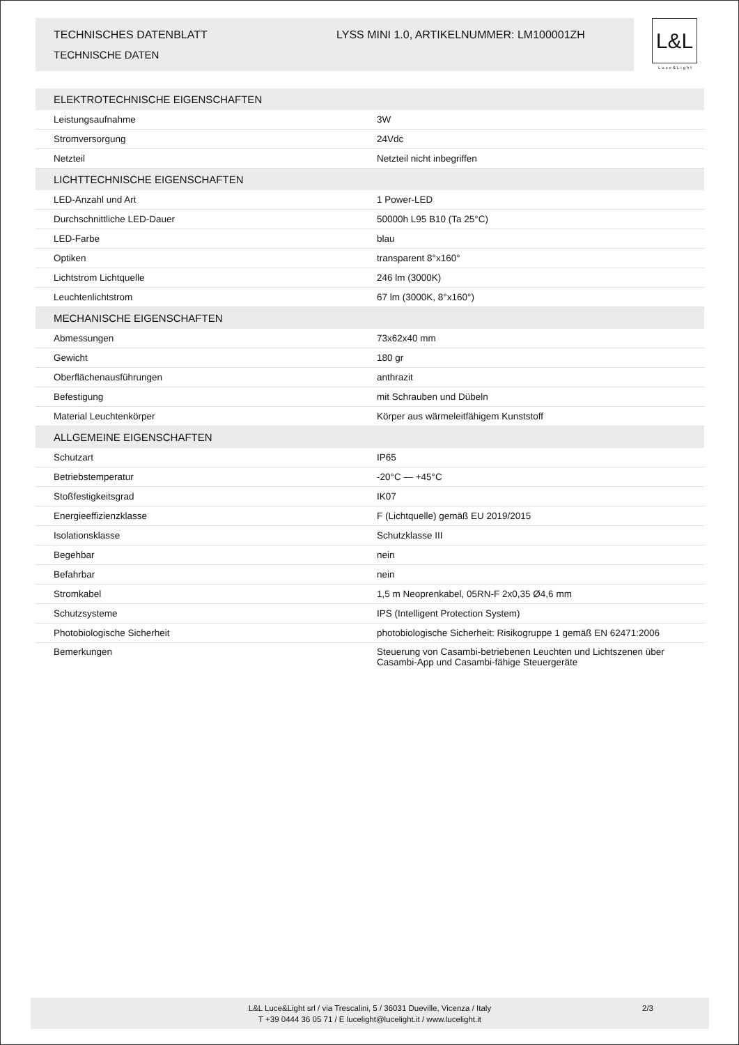TECHNISCHES DATENBLATT
TECHNISCHE DATEN
LYSS MINI 1.0, ARTIKELNUMMER: LM100001ZH
L&L
Luce&Light
| ELEKTROTECHNISCHE EIGENSCHAFTEN | |
| --- | --- |
| Leistungsaufnahme | 3W |
| Stromversorgung | 24Vdc |
| Netzteil | Netzteil nicht inbegriffen |
| LICHTTECHNISCHE EIGENSCHAFTEN | |
| LED-Anzahl und Art | 1 Power-LED |
| Durchschnittliche LED-Dauer | 50000h L95 B10 (Ta 25°C) |
| LED-Farbe | blau |
| Optiken | transparent 8°x160° |
| Lichtstrom Lichtquelle | 246 lm (3000K) |
| Leuchtenlichtstrom | 67 lm (3000K, 8°x160°) |
| MECHANISCHE EIGENSCHAFTEN | |
| Abmessungen | 73x62x40 mm |
| Gewicht | 180 gr |
| Oberflächenausführungen | anthrazit |
| Befestigung | mit Schrauben und Dübeln |
| Material Leuchtenkörper | Körper aus wärmeleitfähigem Kunststoff |
| ALLGEMEINE EIGENSCHAFTEN | |
| Schutzart | IP65 |
| Betriebstemperatur | -20°C — +45°C |
| Stoßfestigkeitsgrad | IK07 |
| Energieeffizienzklasse | F (Lichtquelle) gemäß EU 2019/2015 |
| Isolationsklasse | Schutzklasse III |
| Begehbar | nein |
| Befahrbar | nein |
| Stromkabel | 1,5 m Neoprenkabel, 05RN-F 2x0,35 Ø4,6 mm |
| Schutzsysteme | IPS (Intelligent Protection System) |
| Photobiologische Sicherheit | photobiologische Sicherheit: Risikogruppe 1 gemäß EN 62471:2006 |
| Bemerkungen | Steuerung von Casambi-betriebenen Leuchten und Lichtszenen über Casambi-App und Casambi-fähige Steuergeräte |
L&L Luce&Light srl / via Trescalini, 5 / 36031 Dueville, Vicenza / Italy
T +39 0444 36 05 71 / E lucelight@lucelight.it / www.lucelight.it
2/3